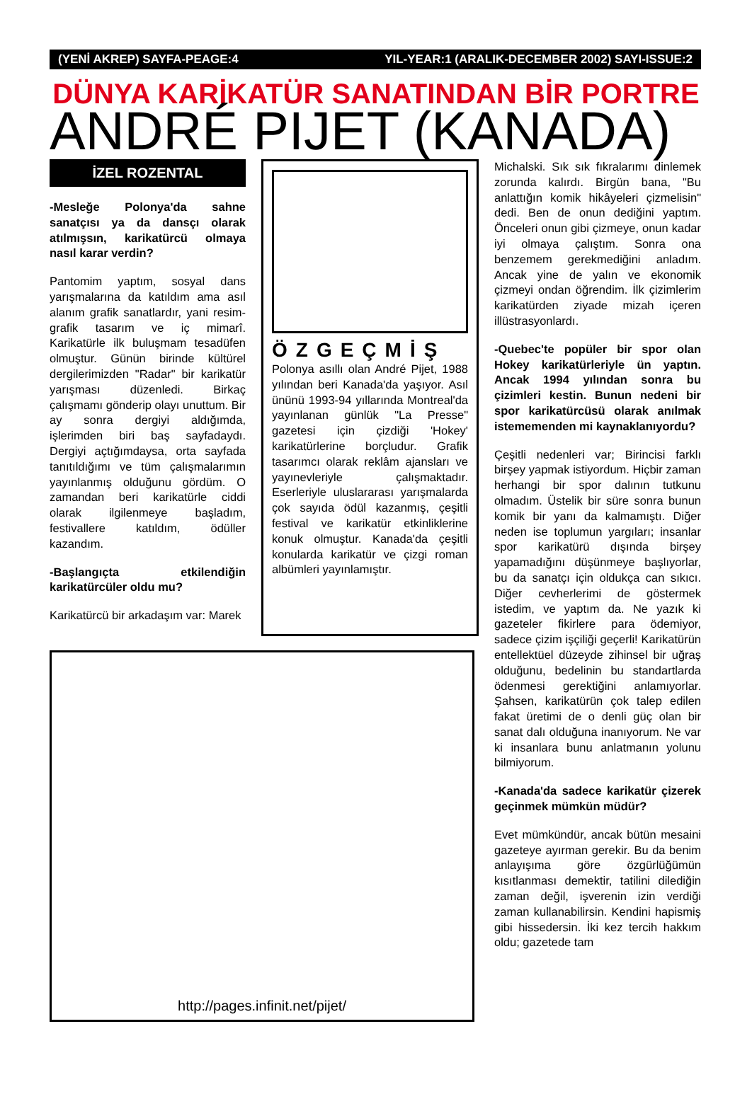(YENİ AKREP) SAYFA-PEAGE:4 YIL-YEAR:1 (ARALIK-DECEMBER 2002) SAYI-ISSUE:2
DÜNYA KARİKATÜR SANATINDAN BİR PORTRE
ANDRÉ PIJET (KANADA)
İZEL ROZENTAL
-Mesleğe Polonya'da sahne sanatçısı ya da dansçı olarak atılmışsın, karikatürcü olmaya nasıl karar verdin?
Pantomim yaptım, sosyal dans yarışmalarına da katıldım ama asıl alanım grafik sanatlardır, yani resim-grafik tasarım ve iç mimarî. Karikatürle ilk buluşmam tesadüfen olmuştur. Günün birinde kültürel dergilerimizden "Radar" bir karikatür yarışması düzenledi. Birkaç çalışmamı gönderip olayı unuttum. Bir ay sonra dergiyi aldığımda, işlerimden biri baş sayfadaydı. Dergiyi açtığımdaysa, orta sayfada tanıtıldığımı ve tüm çalışmalarımın yayınlanmış olduğunu gördüm. O zamandan beri karikatürle ciddi olarak ilgilenmeye başladım, festivallere katıldım, ödüller kazandım.
-Başlangıçta etkilendiğin karikatürcüler oldu mu?
Karikatürcü bir arkadaşım var: Marek
ÖZGEÇMİŞ
Polonya asıllı olan André Pijet, 1988 yılından beri Kanada'da yaşıyor. Asıl ününü 1993-94 yıllarında Montreal'da yayınlanan günlük "La Presse" gazetesi için çizdiği 'Hokey' karikatürlerine borçludur. Grafik tasarımcı olarak reklâm ajansları ve yayınevleriyle çalışmaktadır. Eserleriyle uluslararası yarışmalarda çok sayıda ödül kazanmış, çeşitli festival ve karikatür etkinliklerine konuk olmuştur. Kanada'da çeşitli konularda karikatür ve çizgi roman albümleri yayınlamıştır.
http://pages.infinit.net/pijet/
Michalski. Sık sık fıkralarımı dinlemek zorunda kalırdı. Birgün bana, "Bu anlattığın komik hikâyeleri çizmelisin" dedi. Ben de onun dediğini yaptım. Önceleri onun gibi çizmeye, onun kadar iyi olmaya çalıştım. Sonra ona benzemem gerekmediğini anladım. Ancak yine de yalın ve ekonomik çizmeyi ondan öğrendim. İlk çizimlerim karikatürden ziyade mizah içeren illüstrasyonlardı.
-Quebec'te popüler bir spor olan Hokey karikatürleriyle ün yaptın. Ancak 1994 yılından sonra bu çizimleri kestin. Bunun nedeni bir spor karikatürcüsü olarak anılmak istememenden mi kaynaklanıyordu?
Çeşitli nedenleri var; Birincisi farklı birşey yapmak istiyordum. Hiçbir zaman herhangi bir spor dalının tutkunu olmadım. Üstelik bir süre sonra bunun komik bir yanı da kalmamıştı. Diğer neden ise toplumun yargıları; insanlar spor karikatürü dışında birşey yapamadığını düşünmeye başlıyorlar, bu da sanatçı için oldukça can sıkıcı. Diğer cevherlerimi de göstermek istedim, ve yaptım da. Ne yazık ki gazeteler fikirlere para ödemiyor, sadece çizim işçiliği geçerli! Karikatürün entellektüel düzeyde zihinsel bir uğraş olduğunu, bedelinin bu standartlarda ödenmesi gerektiğini anlamıyorlar. Şahsen, karikatürün çok talep edilen fakat üretimi de o denli güç olan bir sanat dalı olduğuna inanıyorum. Ne var ki insanlara bunu anlatmanın yolunu bilmiyorum.
-Kanada'da sadece karikatür çizerek geçinmek mümkün müdür?
Evet mümkündür, ancak bütün mesaini gazeteye ayırman gerekir. Bu da benim anlayışıma göre özgürlüğümün kısıtlanması demektir, tatilini dilediğin zaman değil, işverenin izin verdiği zaman kullanabilirsin. Kendini hapismiş gibi hissedersin. İki kez tercih hakkım oldu; gazetede tam